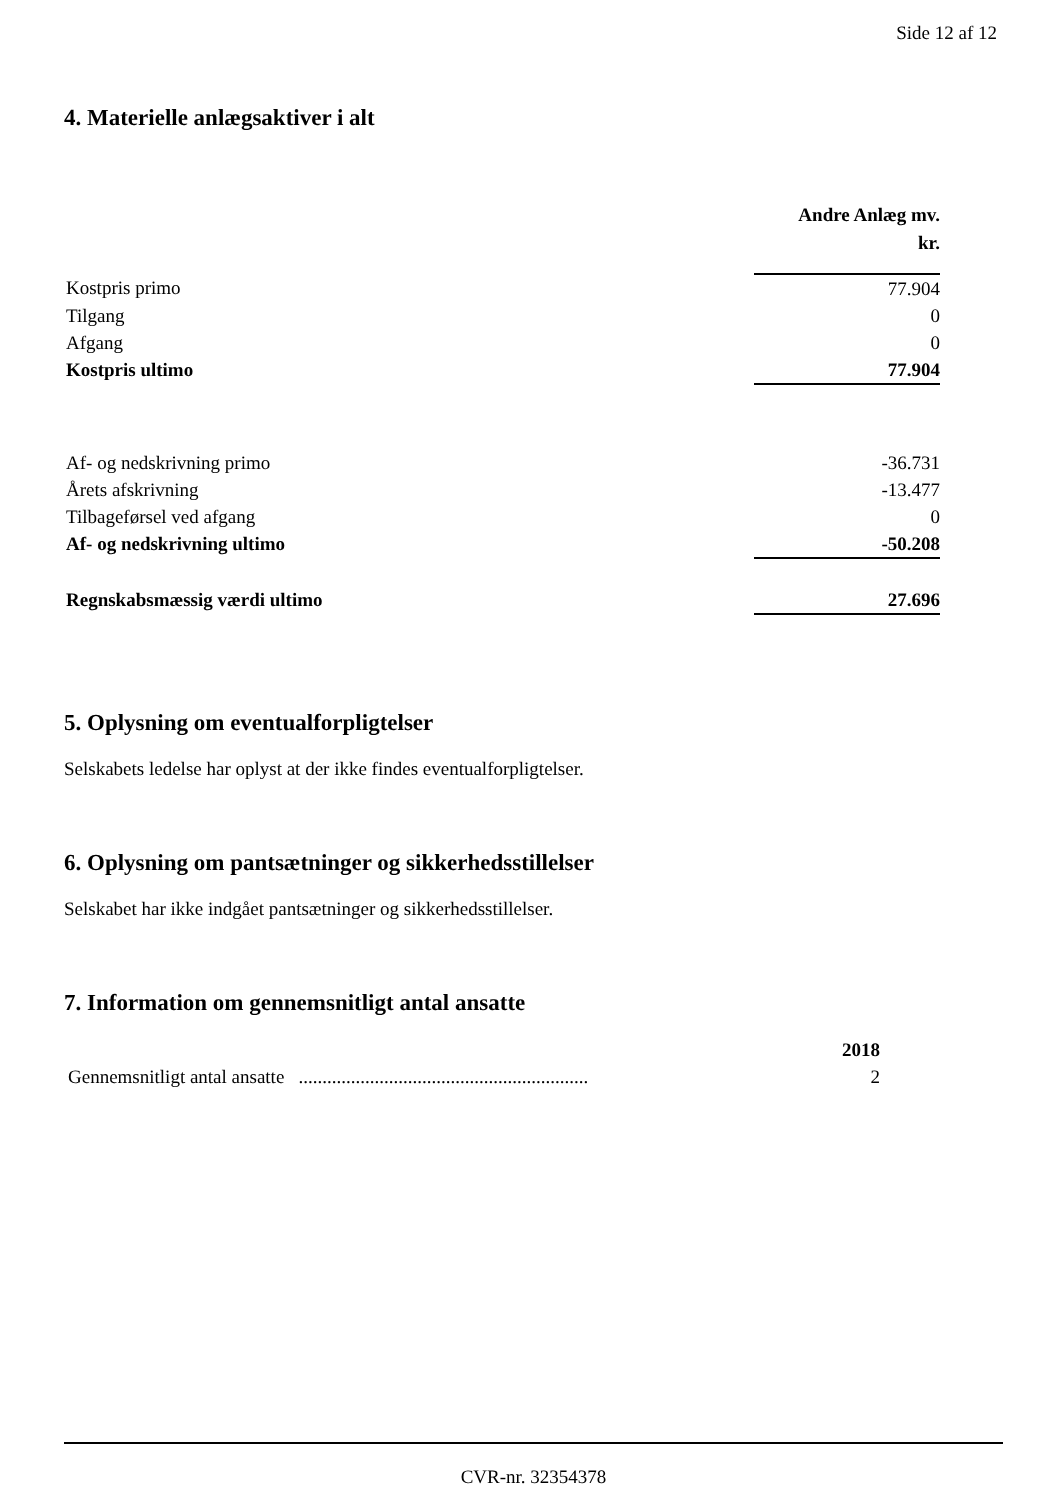Side 12 af 12
4. Materielle anlægsaktiver i alt
| | Andre Anlæg mv. kr. |
| Kostpris primo | 77.904 |
| Tilgang | 0 |
| Afgang | 0 |
| Kostpris ultimo | 77.904 |
| Af- og nedskrivning primo | -36.731 |
| Årets afskrivning | -13.477 |
| Tilbageførsel ved afgang | 0 |
| Af- og nedskrivning ultimo | -50.208 |
| Regnskabsmæssig værdi ultimo | 27.696 |
5. Oplysning om eventualforpligtelser
Selskabets ledelse har oplyst at der ikke findes eventualforpligtelser.
6. Oplysning om pantsætninger og sikkerhedsstillelser
Selskabet har ikke indgået pantsætninger og sikkerhedsstillelser.
7. Information om gennemsnitligt antal ansatte
| | 2018 |
| Gennemsnitligt antal ansatte ............................................................. | 2 |
CVR-nr. 32354378